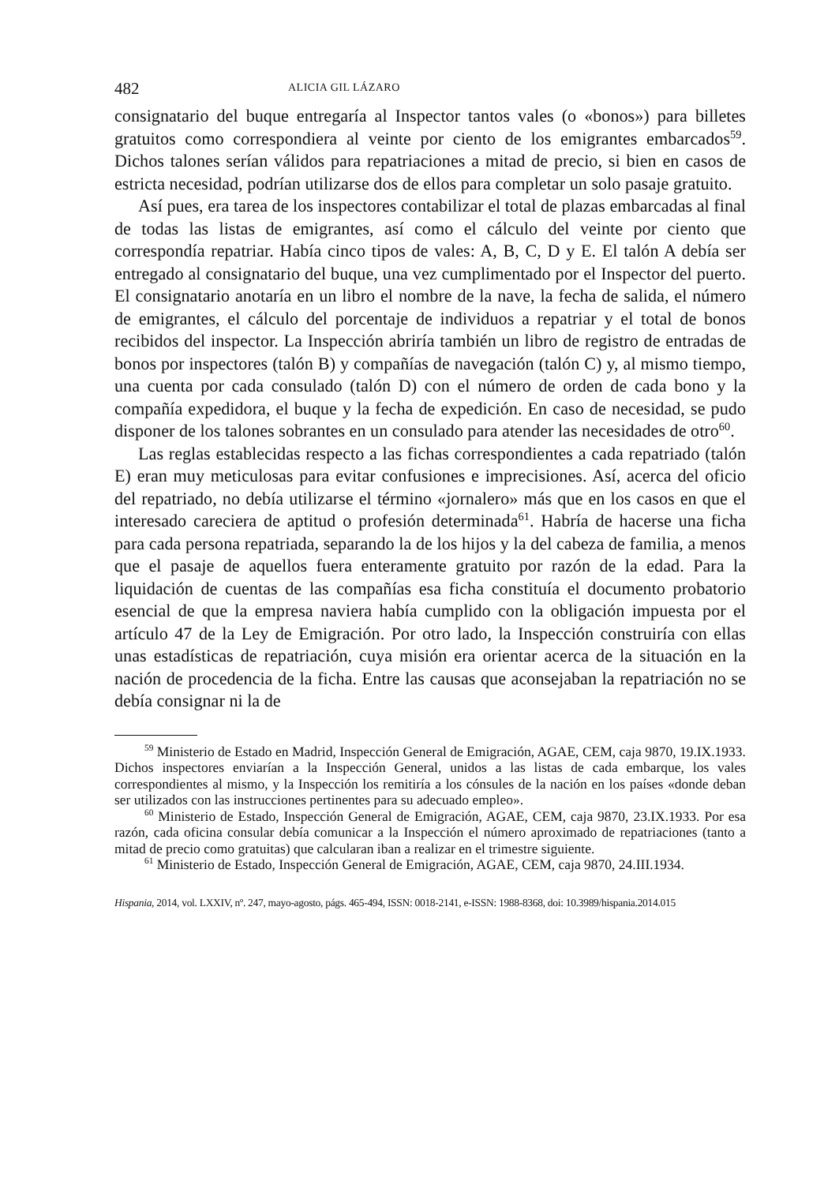482 ALICIA GIL LÁZARO
consignatario del buque entregaría al Inspector tantos vales (o «bonos») para billetes gratuitos como correspondiera al veinte por ciento de los emigrantes embarcados<sup>59</sup>. Dichos talones serían válidos para repatriaciones a mitad de precio, si bien en casos de estricta necesidad, podrían utilizarse dos de ellos para completar un solo pasaje gratuito.
Así pues, era tarea de los inspectores contabilizar el total de plazas embarcadas al final de todas las listas de emigrantes, así como el cálculo del veinte por ciento que correspondía repatriar. Había cinco tipos de vales: A, B, C, D y E. El talón A debía ser entregado al consignatario del buque, una vez cumplimentado por el Inspector del puerto. El consignatario anotaría en un libro el nombre de la nave, la fecha de salida, el número de emigrantes, el cálculo del porcentaje de individuos a repatriar y el total de bonos recibidos del inspector. La Inspección abriría también un libro de registro de entradas de bonos por inspectores (talón B) y compañías de navegación (talón C) y, al mismo tiempo, una cuenta por cada consulado (talón D) con el número de orden de cada bono y la compañía expedidora, el buque y la fecha de expedición. En caso de necesidad, se pudo disponer de los talones sobrantes en un consulado para atender las necesidades de otro<sup>60</sup>.
Las reglas establecidas respecto a las fichas correspondientes a cada repatriado (talón E) eran muy meticulosas para evitar confusiones e imprecisiones. Así, acerca del oficio del repatriado, no debía utilizarse el término «jornalero» más que en los casos en que el interesado careciera de aptitud o profesión determinada<sup>61</sup>. Habría de hacerse una ficha para cada persona repatriada, separando la de los hijos y la del cabeza de familia, a menos que el pasaje de aquellos fuera enteramente gratuito por razón de la edad. Para la liquidación de cuentas de las compañías esa ficha constituía el documento probatorio esencial de que la empresa naviera había cumplido con la obligación impuesta por el artículo 47 de la Ley de Emigración. Por otro lado, la Inspección construiría con ellas unas estadísticas de repatriación, cuya misión era orientar acerca de la situación en la nación de procedencia de la ficha. Entre las causas que aconsejaban la repatriación no se debía consignar ni la de
<sup>59</sup> Ministerio de Estado en Madrid, Inspección General de Emigración, AGAE, CEM, caja 9870, 19.IX.1933. Dichos inspectores enviarían a la Inspección General, unidos a las listas de cada embarque, los vales correspondientes al mismo, y la Inspección los remitiría a los cónsules de la nación en los países «donde deban ser utilizados con las instrucciones pertinentes para su adecuado empleo».
<sup>60</sup> Ministerio de Estado, Inspección General de Emigración, AGAE, CEM, caja 9870, 23.IX.1933. Por esa razón, cada oficina consular debía comunicar a la Inspección el número aproximado de repatriaciones (tanto a mitad de precio como gratuitas) que calcularan iban a realizar en el trimestre siguiente.
<sup>61</sup> Ministerio de Estado, Inspección General de Emigración, AGAE, CEM, caja 9870, 24.III.1934.
Hispania, 2014, vol. LXXIV, nº. 247, mayo-agosto, págs. 465-494, ISSN: 0018-2141, e-ISSN: 1988-8368, doi: 10.3989/hispania.2014.015